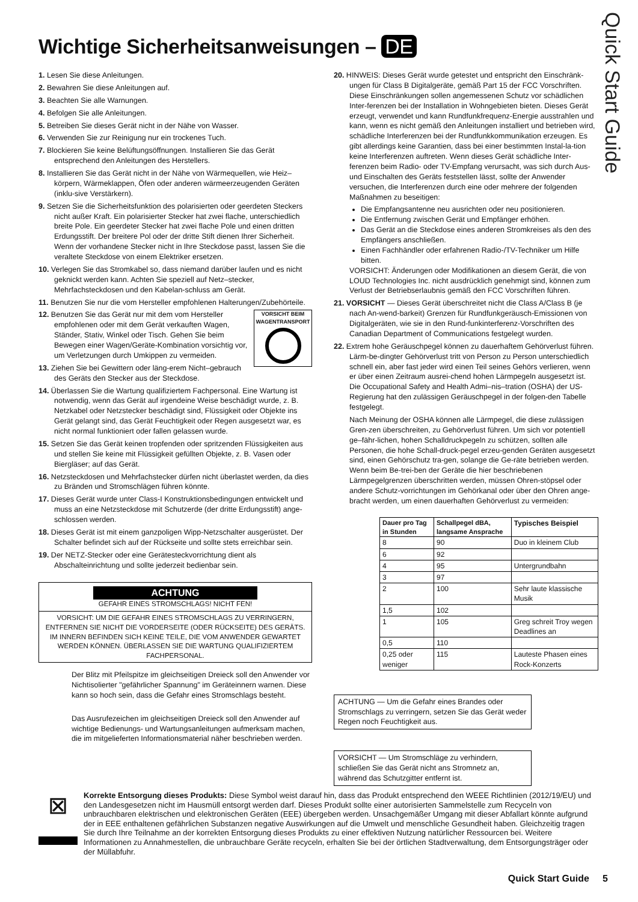Wichtige Sicherheitsanweisungen – DE
Quick Start Guide
1. Lesen Sie diese Anleitungen.
2. Bewahren Sie diese Anleitungen auf.
3. Beachten Sie alle Warnungen.
4. Befolgen Sie alle Anleitungen.
5. Betreiben Sie dieses Gerät nicht in der Nähe von Wasser.
6. Verwenden Sie zur Reinigung nur ein trockenes Tuch.
7. Blockieren Sie keine Belüftungsöffnungen. Installieren Sie das Gerät entsprechend den Anleitungen des Herstellers.
8. Installieren Sie das Gerät nicht in der Nähe von Wärmequellen, wie Heiz–körpern, Wärmeklappen, Öfen oder anderen wärmeerzeugenden Geräten (inklu-sive Verstärkern).
9. Setzen Sie die Sicherheitsfunktion des polarisierten oder geerdeten Steckers nicht außer Kraft. Ein polarisierter Stecker hat zwei flache, unterschiedlich breite Pole. Ein geerdeter Stecker hat zwei flache Pole und einen dritten Erdungsstift. Der breitere Pol oder der dritte Stift dienen Ihrer Sicherheit. Wenn der vorhandene Stecker nicht in Ihre Steckdose passt, lassen Sie die veraltete Steckdose von einem Elektriker ersetzen.
10. Verlegen Sie das Stromkabel so, dass niemand darüber laufen und es nicht geknickt werden kann. Achten Sie speziell auf Netz–stecker, Mehrfachsteckdosen und den Kabelan-schluss am Gerät.
11. Benutzen Sie nur die vom Hersteller empfohlenen Halterungen/Zubehörteile.
VORSICHT BEIM WAGENTRANSPORT
12. Benutzen Sie das Gerät nur mit dem vom Hersteller empfohlenen oder mit dem Gerät verkauften Wagen, Ständer, Stativ, Winkel oder Tisch. Gehen Sie beim Bewegen einer Wagen/Geräte-Kombination vorsichtig vor, um Verletzungen durch Umkippen zu vermeiden.
13. Ziehen Sie bei Gewittern oder läng-erem Nicht–gebrauch des Geräts den Stecker aus der Steckdose.
14. Überlassen Sie die Wartung qualifiziertem Fachpersonal. Eine Wartung ist notwendig, wenn das Gerät auf irgendeine Weise beschädigt wurde, z. B. Netzkabel oder Netzstecker beschädigt sind, Flüssigkeit oder Objekte ins Gerät gelangt sind, das Gerät Feuchtigkeit oder Regen ausgesetzt war, es nicht normal funktioniert oder fallen gelassen wurde.
15. Setzen Sie das Gerät keinen tropfenden oder spritzenden Flüssigkeiten aus und stellen Sie keine mit Flüssigkeit gefüllten Objekte, z. B. Vasen oder Biergläser; auf das Gerät.
16. Netzsteckdosen und Mehrfachstecker dürfen nicht überlastet werden, da dies zu Bränden und Stromschlägen führen könnte.
17. Dieses Gerät wurde unter Class-I Konstruktionsbedingungen entwickelt und muss an eine Netzsteckdose mit Schutzerde (der dritte Erdungsstift) ange-schlossen werden.
18. Dieses Gerät ist mit einem ganzpoligen Wipp-Netzschalter ausgerüstet. Der Schalter befindet sich auf der Rückseite und sollte stets erreichbar sein.
19. Der NETZ-Stecker oder eine Gerätesteckvorrichtung dient als Abschalteinrichtung und sollte jederzeit bedienbar sein.
ACHTUNG
GEFAHR EINES STROMSCHLAGS! NICHT FEN!
VORSICHT: UM DIE GEFAHR EINES STROMSCHLAGS ZU VERRINGERN, ENTFERNEN SIE NICHT DIE VORDERSEITE (ODER RÜCKSEITE) DES GERÄTS. IM INNERN BEFINDEN SICH KEINE TEILE, DIE VOM ANWENDER GEWARTET WERDEN KÖNNEN. ÜBERLASSEN SIE DIE WARTUNG QUALIFIZIERTEM FACHPERSONAL.
Der Blitz mit Pfeilspitze im gleichseitigen Dreieck soll den Anwender vor Nichtisolierter "gefährlicher Spannung" im Geräteinnern warnen. Diese kann so hoch sein, dass die Gefahr eines Stromschlags besteht.
Das Ausrufezeichen im gleichseitigen Dreieck soll den Anwender auf wichtige Bedienungs- und Wartungsanleitungen aufmerksam machen, die im mitgelieferten Informationsmaterial näher beschrieben werden.
20. HINWEIS: Dieses Gerät wurde getestet und entspricht den Einschränk-ungen für Class B Digitalgeräte, gemäß Part 15 der FCC Vorschriften. Diese Einschränkungen sollen angemessenen Schutz vor schädlichen Inter-ferenzen bei der Installation in Wohngebieten bieten. Dieses Gerät erzeugt, verwendet und kann Rundfunkfrequenz-Energie ausstrahlen und kann, wenn es nicht gemäß den Anleitungen installiert und betrieben wird, schädliche Interferenzen bei der Rundfunkkommunikation erzeugen. Es gibt allerdings keine Garantien, dass bei einer bestimmten Instal-la-tion keine Interferenzen auftreten. Wenn dieses Gerät schädliche Inter-ferenzen beim Radio- oder TV-Empfang verursacht, was sich durch Aus- und Einschalten des Geräts feststellen lässt, sollte der Anwender versuchen, die Interferenzen durch eine oder mehrere der folgenden Maßnahmen zu beseitigen:
Die Empfangsantenne neu ausrichten oder neu positionieren.
Die Entfernung zwischen Gerät und Empfänger erhöhen.
Das Gerät an die Steckdose eines anderen Stromkreises als den des Empfängers anschließen.
Einen Fachhändler oder erfahrenen Radio-/TV-Techniker um Hilfe bitten.
VORSICHT: Änderungen oder Modifikationen an diesem Gerät, die von LOUD Technologies Inc. nicht ausdrücklich genehmigt sind, können zum Verlust der Betriebserlaubnis gemäß den FCC Vorschriften führen.
21. VORSICHT — Dieses Gerät überschreitet nicht die Class A/Class B (je nach An-wend-barkeit) Grenzen für Rundfunkgeräusch-Emissionen von Digitalgeräten, wie sie in den Rund-funkinterferenz-Vorschriften des Canadian Department of Communications festgelegt wurden.
22. Extrem hohe Geräuschpegel können zu dauerhaftem Gehörverlust führen. Lärm-be-dingter Gehörverlust tritt von Person zu Person unterschiedlich schnell ein, aber fast jeder wird einen Teil seines Gehörs verlieren, wenn er über einen Zeitraum ausrei-chend hohen Lärmpegeln ausgesetzt ist. Die Occupational Safety and Health Admi–nis–tration (OSHA) der US-Regierung hat den zulässigen Geräuschpegel in der folgen-den Tabelle festgelegt.
Nach Meinung der OSHA können alle Lärmpegel, die diese zulässigen Gren-zen überschreiten, zu Gehörverlust führen. Um sich vor potentiell ge–fähr-lichen, hohen Schalldruckpegeln zu schützen, sollten alle Personen, die hohe Schall-druck-pegel erzeu-genden Geräten ausgesetzt sind, einen Gehörschutz tra-gen, solange die Ge-räte betrieben werden. Wenn beim Be-trei-ben der Geräte die hier beschriebenen Lärmpegelgrenzen überschritten werden, müssen Ohren-stöpsel oder andere Schutz-vorrichtungen im Gehörkanal oder über den Ohren ange-bracht werden, um einen dauerhaften Gehörverlust zu vermeiden:
| Dauer pro Tag in Stunden | Schallpegel dBA, langsame Ansprache | Typisches Beispiel |
| --- | --- | --- |
| 8 | 90 | Duo in kleinem Club |
| 6 | 92 | |
| 4 | 95 | Untergrundbahn |
| 3 | 97 | |
| 2 | 100 | Sehr laute klassische Musik |
| 1,5 | 102 | |
| 1 | 105 | Greg schreit Troy wegen Deadlines an |
| 0,5 | 110 | |
| 0,25 oder weniger | 115 | Lauteste Phasen eines Rock-Konzerts |
ACHTUNG — Um die Gefahr eines Brandes oder Stromschlags zu verringern, setzen Sie das Gerät weder Regen noch Feuchtigkeit aus.
VORSICHT — Um Stromschläge zu verhindern, schließen Sie das Gerät nicht ans Stromnetz an, während das Schutzgitter entfernt ist.
⊠
Korrekte Entsorgung dieses Produkts: Diese Symbol weist darauf hin, dass das Produkt entsprechend den WEEE Richtlinien (2012/19/EU) und den Landesgesetzen nicht im Hausmüll entsorgt werden darf. Dieses Produkt sollte einer autorisierten Sammelstelle zum Recyceln von unbrauchbaren elektrischen und elektronischen Geräten (EEE) übergeben werden. Unsachgemäßer Umgang mit dieser Abfallart könnte aufgrund der in EEE enthaltenen gefährlichen Substanzen negative Auswirkungen auf die Umwelt und menschliche Gesundheit haben. Gleichzeitig tragen Sie durch Ihre Teilnahme an der korrekten Entsorgung dieses Produkts zu einer effektiven Nutzung natürlicher Ressourcen bei. Weitere Informationen zu Annahmestellen, die unbrauchbare Geräte recyceln, erhalten Sie bei der örtlichen Stadtverwaltung, dem Entsorgungsträger oder der Müllabfuhr.
Quick Start Guide 5